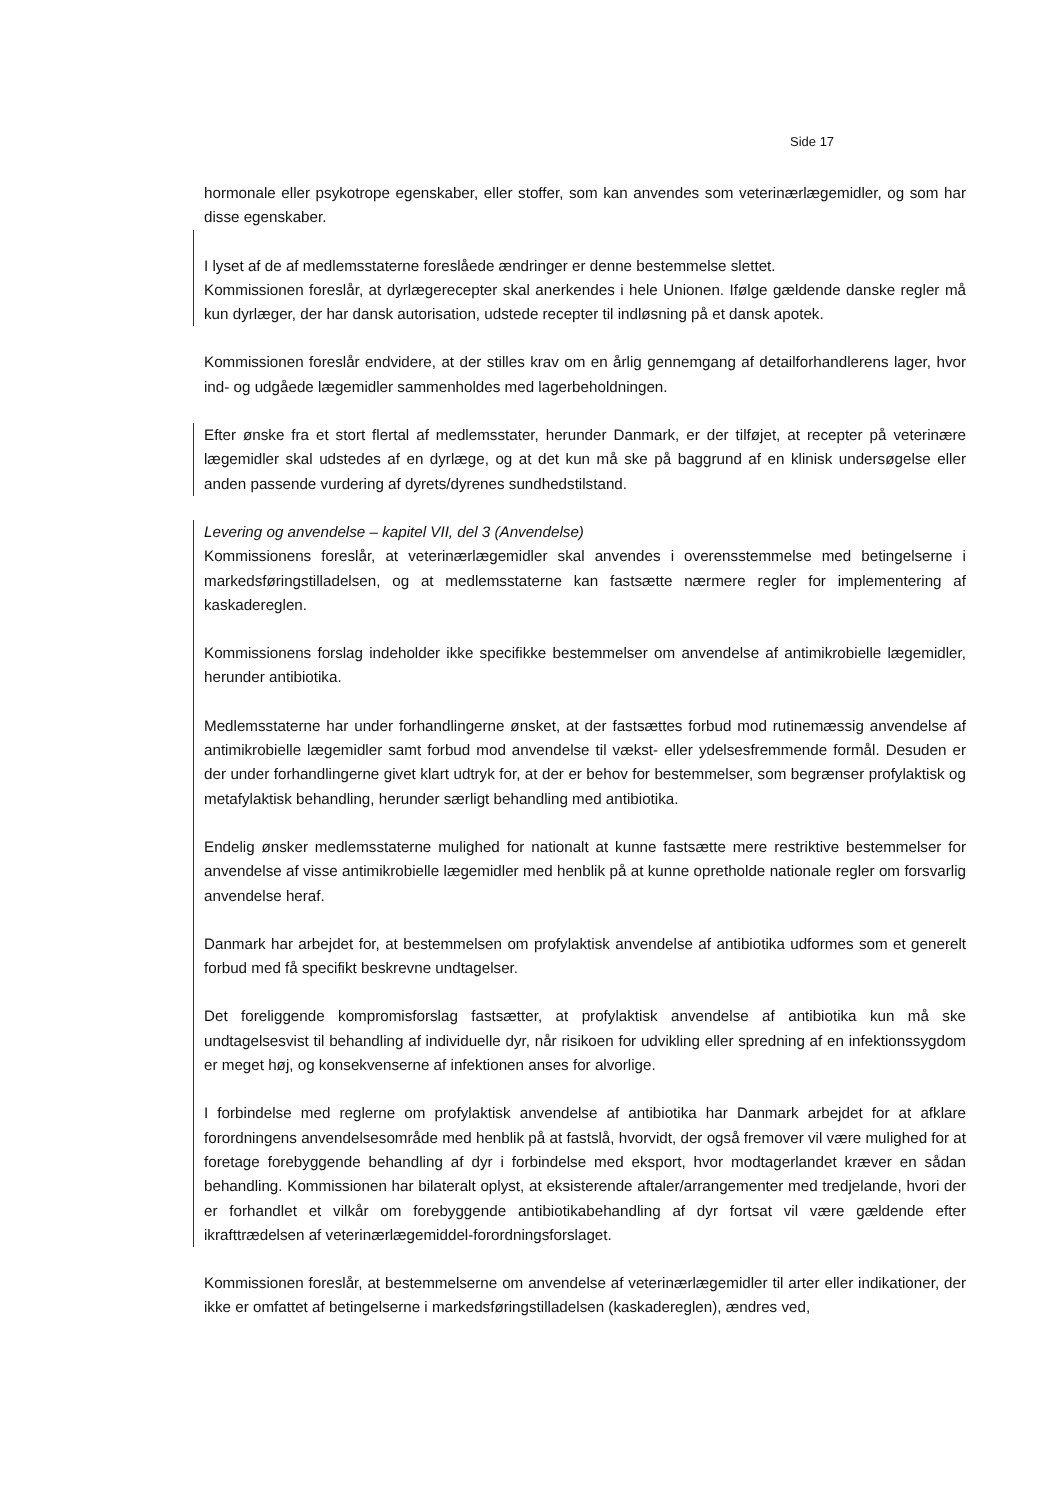Side 17
hormonale eller psykotrope egenskaber, eller stoffer, som kan anvendes som veterinærlægemidler, og som har disse egenskaber.
I lyset af de af medlemsstaterne foreslåede ændringer er denne bestemmelse slettet.
Kommissionen foreslår, at dyrlægerecepter skal anerkendes i hele Unionen. Ifølge gældende danske regler må kun dyrlæger, der har dansk autorisation, udstede recepter til indløsning på et dansk apotek.
Kommissionen foreslår endvidere, at der stilles krav om en årlig gennemgang af detailforhandlerens lager, hvor ind- og udgåede lægemidler sammenholdes med lagerbeholdningen.
Efter ønske fra et stort flertal af medlemsstater, herunder Danmark, er der tilføjet, at recepter på veterinære lægemidler skal udstedes af en dyrlæge, og at det kun må ske på baggrund af en klinisk undersøgelse eller anden passende vurdering af dyrets/dyrenes sundhedstilstand.
Levering og anvendelse – kapitel VII, del 3 (Anvendelse)
Kommissionens foreslår, at veterinærlægemidler skal anvendes i overensstemmelse med betingelserne i markedsføringstilladelsen, og at medlemsstaterne kan fastsætte nærmere regler for implementering af kaskadereglen.
Kommissionens forslag indeholder ikke specifikke bestemmelser om anvendelse af antimikrobielle lægemidler, herunder antibiotika.
Medlemsstaterne har under forhandlingerne ønsket, at der fastsættes forbud mod rutinemæssig anvendelse af antimikrobielle lægemidler samt forbud mod anvendelse til vækst- eller ydelsesfremmende formål. Desuden er der under forhandlingerne givet klart udtryk for, at der er behov for bestemmelser, som begrænser profylaktisk og metafylaktisk behandling, herunder særligt behandling med antibiotika.
Endelig ønsker medlemsstaterne mulighed for nationalt at kunne fastsætte mere restriktive bestemmelser for anvendelse af visse antimikrobielle lægemidler med henblik på at kunne opretholde nationale regler om forsvarlig anvendelse heraf.
Danmark har arbejdet for, at bestemmelsen om profylaktisk anvendelse af antibiotika udformes som et generelt forbud med få specifikt beskrevne undtagelser.
Det foreliggende kompromisforslag fastsætter, at profylaktisk anvendelse af antibiotika kun må ske undtagelsesvist til behandling af individuelle dyr, når risikoen for udvikling eller spredning af en infektionssygdom er meget høj, og konsekvenserne af infektionen anses for alvorlige.
I forbindelse med reglerne om profylaktisk anvendelse af antibiotika har Danmark arbejdet for at afklare forordningens anvendelsesområde med henblik på at fastslå, hvorvidt, der også fremover vil være mulighed for at foretage forebyggende behandling af dyr i forbindelse med eksport, hvor modtagerlandet kræver en sådan behandling. Kommissionen har bilateralt oplyst, at eksisterende aftaler/arrangementer med tredjelande, hvori der er forhandlet et vilkår om forebyggende antibiotikabehandling af dyr fortsat vil være gældende efter ikrafttrædelsen af veterinærlægemiddel-forordningsforslaget.
Kommissionen foreslår, at bestemmelserne om anvendelse af veterinærlægemidler til arter eller indikationer, der ikke er omfattet af betingelserne i markedsføringstilladelsen (kaskadereglen), ændres ved,